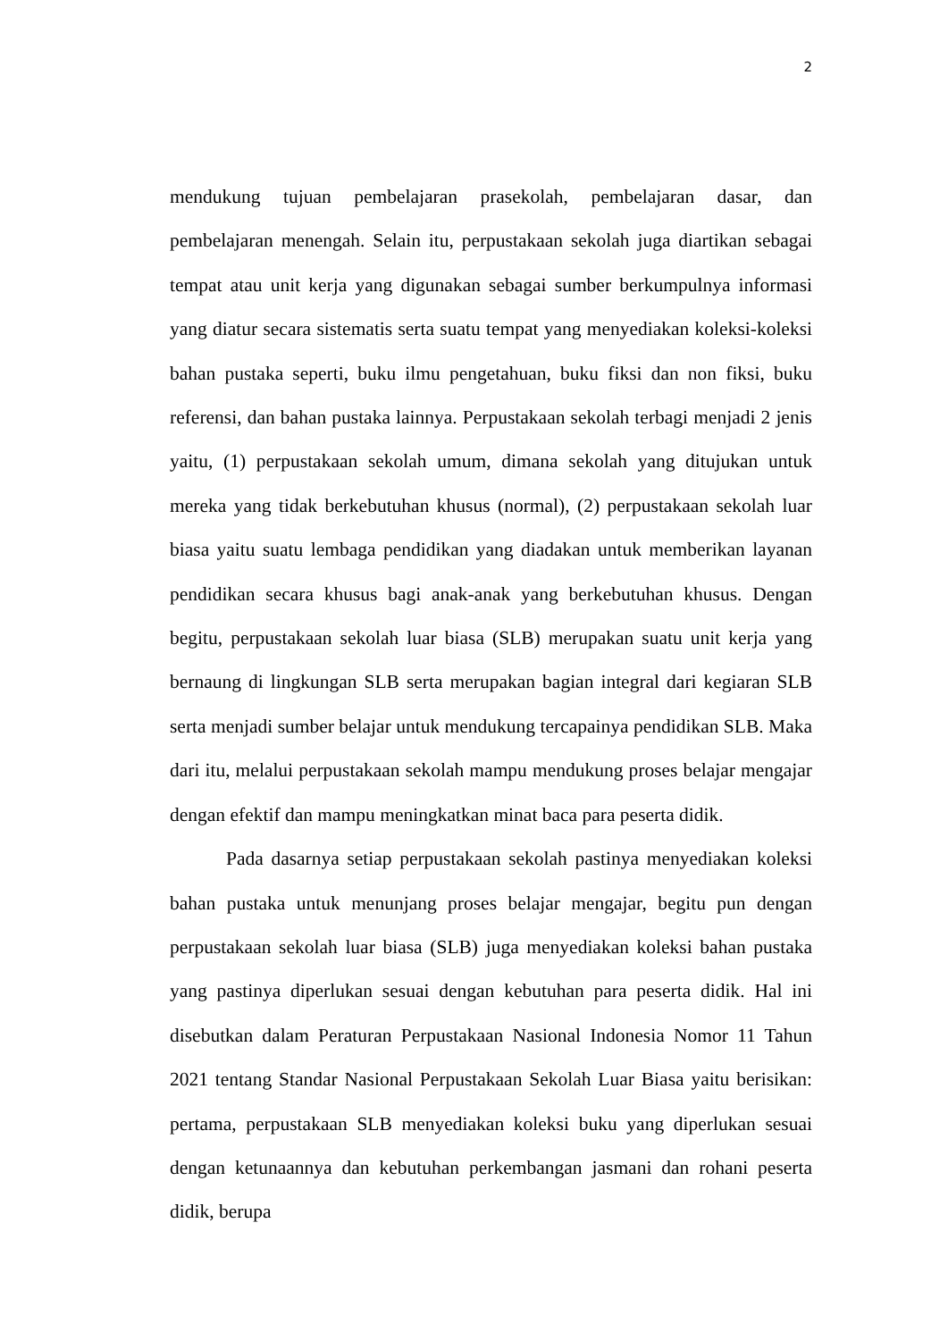2
mendukung tujuan pembelajaran prasekolah, pembelajaran dasar, dan pembelajaran menengah. Selain itu, perpustakaan sekolah juga diartikan sebagai tempat atau unit kerja yang digunakan sebagai sumber berkumpulnya informasi yang diatur secara sistematis serta suatu tempat yang menyediakan koleksi-koleksi bahan pustaka seperti, buku ilmu pengetahuan, buku fiksi dan non fiksi, buku referensi, dan bahan pustaka lainnya. Perpustakaan sekolah terbagi menjadi 2 jenis yaitu, (1) perpustakaan sekolah umum, dimana sekolah yang ditujukan untuk mereka yang tidak berkebutuhan khusus (normal), (2) perpustakaan sekolah luar biasa yaitu suatu lembaga pendidikan yang diadakan untuk memberikan layanan pendidikan secara khusus bagi anak-anak yang berkebutuhan khusus. Dengan begitu, perpustakaan sekolah luar biasa (SLB) merupakan suatu unit kerja yang bernaung di lingkungan SLB serta merupakan bagian integral dari kegiaran SLB serta menjadi sumber belajar untuk mendukung tercapainya pendidikan SLB. Maka dari itu, melalui perpustakaan sekolah mampu mendukung proses belajar mengajar dengan efektif dan mampu meningkatkan minat baca para peserta didik.
Pada dasarnya setiap perpustakaan sekolah pastinya menyediakan koleksi bahan pustaka untuk menunjang proses belajar mengajar, begitu pun dengan perpustakaan sekolah luar biasa (SLB) juga menyediakan koleksi bahan pustaka yang pastinya diperlukan sesuai dengan kebutuhan para peserta didik. Hal ini disebutkan dalam Peraturan Perpustakaan Nasional Indonesia Nomor 11 Tahun 2021 tentang Standar Nasional Perpustakaan Sekolah Luar Biasa yaitu berisikan: pertama, perpustakaan SLB menyediakan koleksi buku yang diperlukan sesuai dengan ketunaannya dan kebutuhan perkembangan jasmani dan rohani peserta didik, berupa